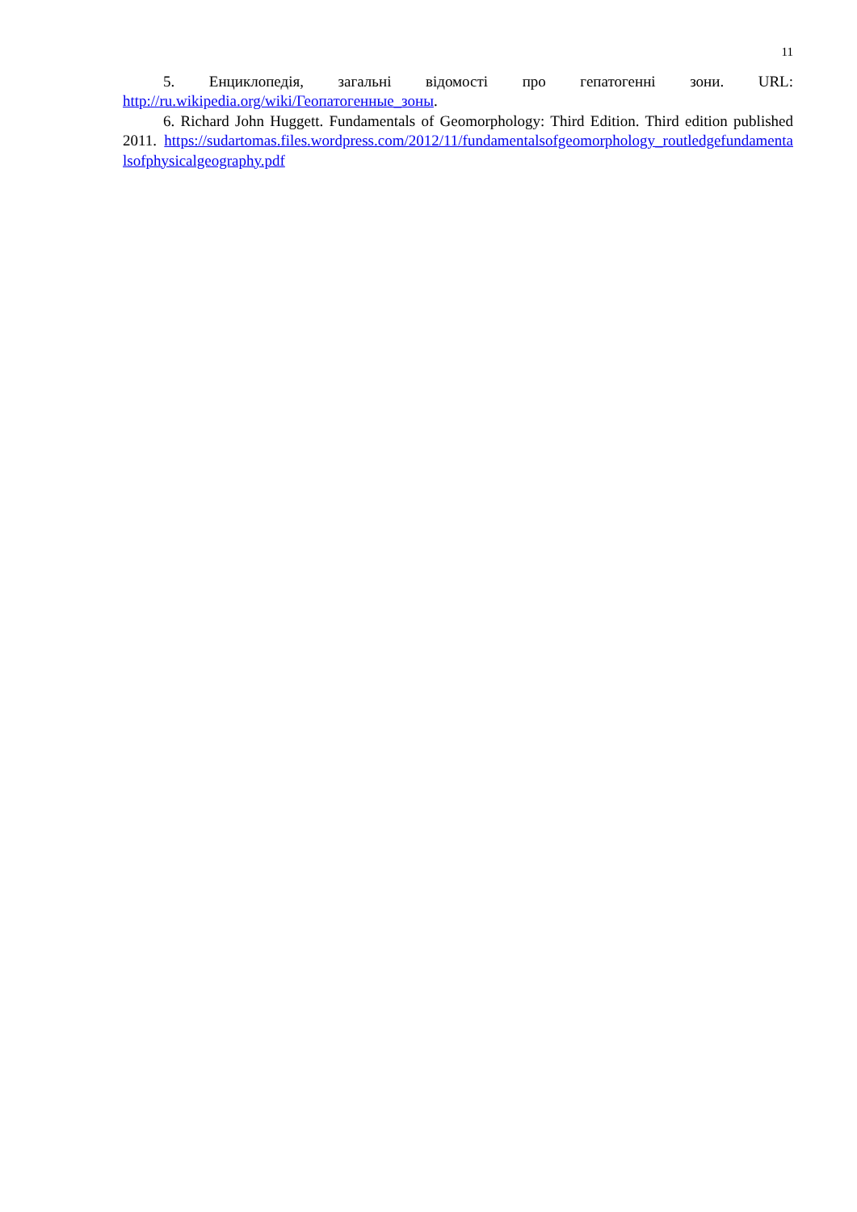11
5. Енциклопедія, загальні відомості про гепатогенні зони. URL:
http://ru.wikipedia.org/wiki/Геопатогенные_зоны.
6. Richard John Huggett. Fundamentals of Geomorphology: Third Edition. Third edition published 2011. https://sudartomas.files.wordpress.com/2012/11/fundamentalsofgeomorphology_routledgefundamentalsofphysicalgeography.pdf